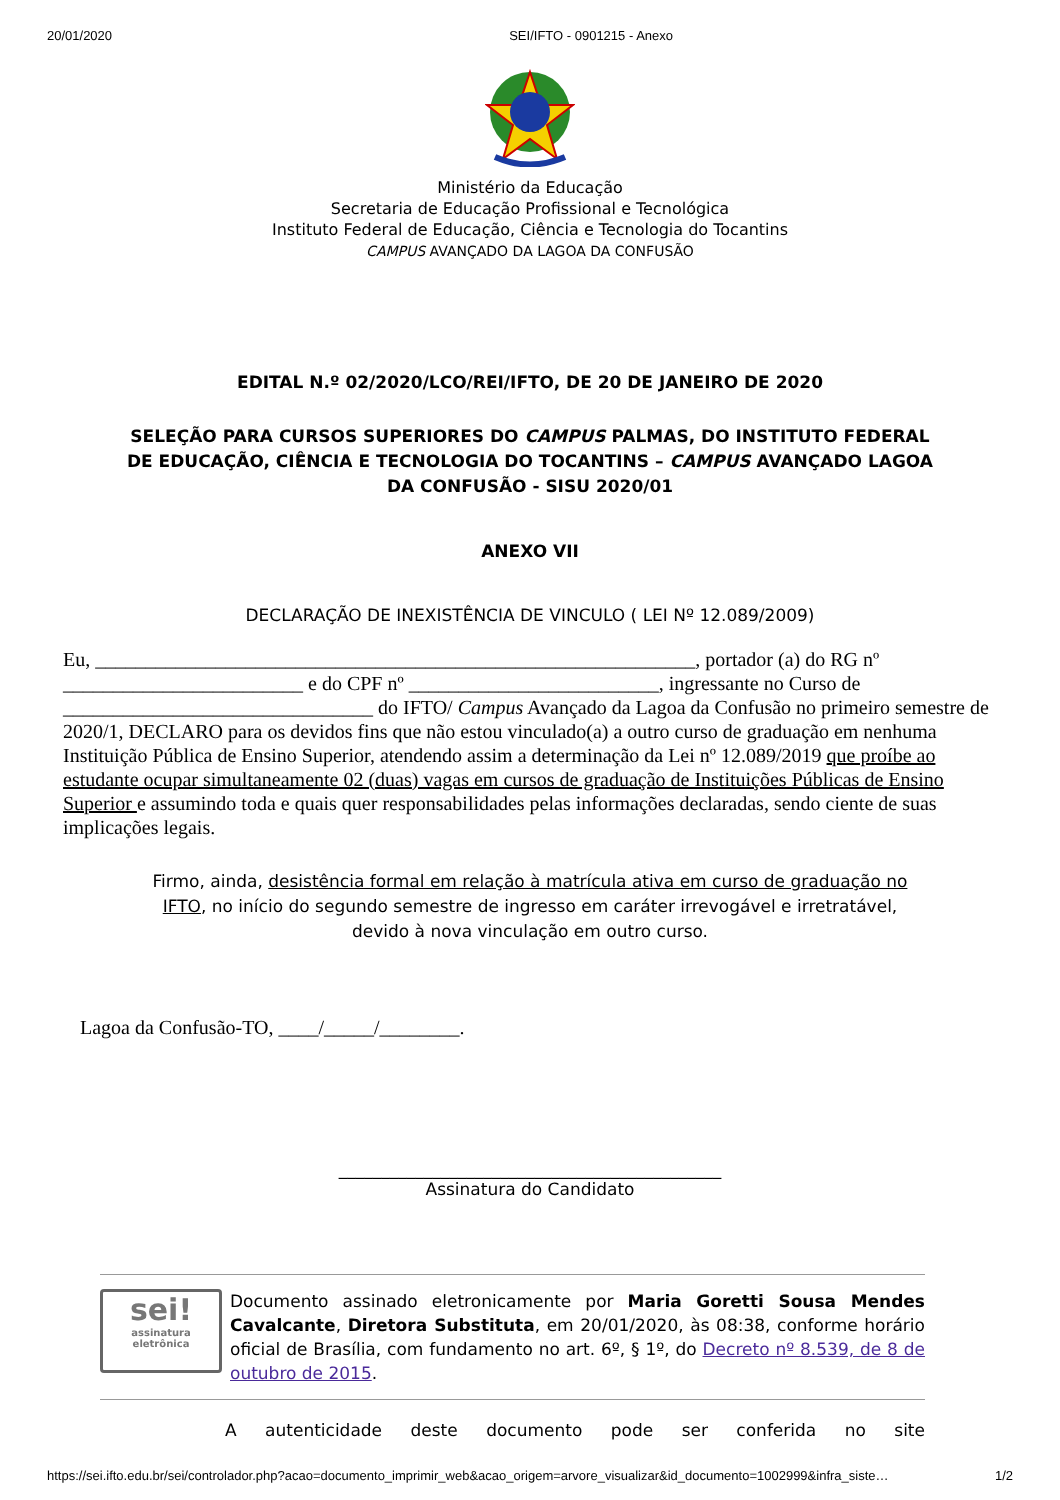20/01/2020 SEI/IFTO - 0901215 - Anexo
Ministério da Educação
Secretaria de Educação Profissional e Tecnológica
Instituto Federal de Educação, Ciência e Tecnologia do Tocantins
CAMPUS AVANÇADO DA LAGOA DA CONFUSÃO
EDITAL N.º 02/2020/LCO/REI/IFTO, DE 20 DE JANEIRO DE 2020
SELEÇÃO PARA CURSOS SUPERIORES DO CAMPUS PALMAS, DO INSTITUTO FEDERAL DE EDUCAÇÃO, CIÊNCIA E TECNOLOGIA DO TOCANTINS – CAMPUS AVANÇADO LAGOA DA CONFUSÃO - SISU 2020/01
ANEXO VII
DECLARAÇÃO DE INEXISTÊNCIA DE VINCULO ( LEI Nº 12.089/2009)
Eu, ____________________________________________________________, portador (a) do RG nº ________________________ e do CPF nº _________________________, ingressante no Curso de _______________________________ do IFTO/ Campus Avançado da Lagoa da Confusão no primeiro semestre de 2020/1, DECLARO para os devidos fins que não estou vinculado(a) a outro curso de graduação em nenhuma Instituição Pública de Ensino Superior, atendendo assim a determinação da Lei nº 12.089/2019 que proíbe ao estudante ocupar simultaneamente 02 (duas) vagas em cursos de graduação de Instituições Públicas de Ensino Superior e assumindo toda e quais quer responsabilidades pelas informações declaradas, sendo ciente de suas implicações legais.
Firmo, ainda, desistência formal em relação à matrícula ativa em curso de graduação no IFTO, no início do segundo semestre de ingresso em caráter irrevogável e irretratável, devido à nova vinculação em outro curso.
Lagoa da Confusão-TO, ____/_____/________.
_____________________________________________
Assinatura do Candidato
sei!
assinatura eletrônica
Documento assinado eletronicamente por Maria Goretti Sousa Mendes Cavalcante, Diretora Substituta, em 20/01/2020, às 08:38, conforme horário oficial de Brasília, com fundamento no art. 6º, § 1º, do Decreto nº 8.539, de 8 de outubro de 2015.
A autenticidade deste documento pode ser conferida no site
https://sei.ifto.edu.br/sei/controlador.php?acao=documento_imprimir_web&acao_origem=arvore_visualizar&id_documento=1002999&infra_siste… 1/2